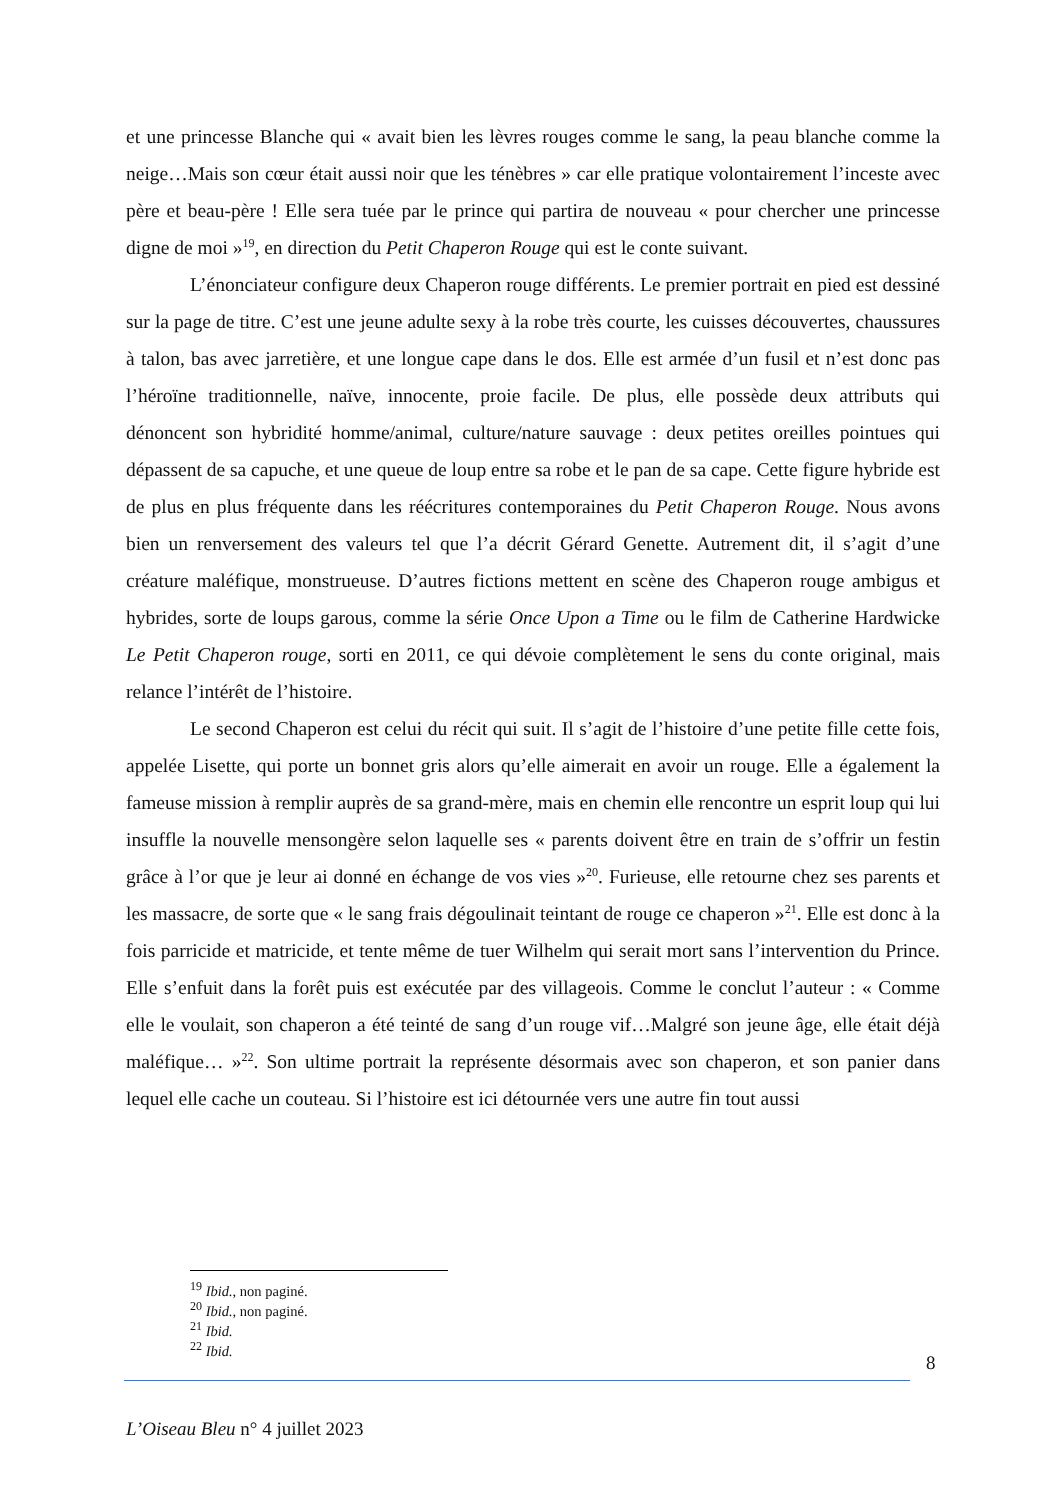et une princesse Blanche qui « avait bien les lèvres rouges comme le sang, la peau blanche comme la neige…Mais son cœur était aussi noir que les ténèbres » car elle pratique volontairement l’inceste avec père et beau-père ! Elle sera tuée par le prince qui partira de nouveau « pour chercher une princesse digne de moi »<sup>19</sup>, en direction du Petit Chaperon Rouge qui est le conte suivant.
L’énonciateur configure deux Chaperon rouge différents. Le premier portrait en pied est dessiné sur la page de titre. C’est une jeune adulte sexy à la robe très courte, les cuisses découvertes, chaussures à talon, bas avec jarretière, et une longue cape dans le dos. Elle est armée d’un fusil et n’est donc pas l’héroïne traditionnelle, naïve, innocente, proie facile. De plus, elle possède deux attributs qui dénoncent son hybridité homme/animal, culture/nature sauvage : deux petites oreilles pointues qui dépassent de sa capuche, et une queue de loup entre sa robe et le pan de sa cape. Cette figure hybride est de plus en plus fréquente dans les réécritures contemporaines du Petit Chaperon Rouge. Nous avons bien un renversement des valeurs tel que l’a décrit Gérard Genette. Autrement dit, il s’agit d’une créature maléfique, monstrueuse. D’autres fictions mettent en scène des Chaperon rouge ambigus et hybrides, sorte de loups garous, comme la série Once Upon a Time ou le film de Catherine Hardwicke Le Petit Chaperon rouge, sorti en 2011, ce qui dévoie complètement le sens du conte original, mais relance l’intérêt de l’histoire.
Le second Chaperon est celui du récit qui suit. Il s’agit de l’histoire d’une petite fille cette fois, appelée Lisette, qui porte un bonnet gris alors qu’elle aimerait en avoir un rouge. Elle a également la fameuse mission à remplir auprès de sa grand-mère, mais en chemin elle rencontre un esprit loup qui lui insuffle la nouvelle mensongère selon laquelle ses « parents doivent être en train de s’offrir un festin grâce à l’or que je leur ai donné en échange de vos vies »<sup>20</sup>. Furieuse, elle retourne chez ses parents et les massacre, de sorte que « le sang frais dégoulinait teintant de rouge ce chaperon »<sup>21</sup>. Elle est donc à la fois parricide et matricide, et tente même de tuer Wilhelm qui serait mort sans l’intervention du Prince. Elle s’enfuit dans la forêt puis est exécutée par des villageois. Comme le conclut l’auteur : « Comme elle le voulait, son chaperon a été teinté de sang d’un rouge vif…Malgré son jeune âge, elle était déjà maléfique… »<sup>22</sup>. Son ultime portrait la représente désormais avec son chaperon, et son panier dans lequel elle cache un couteau. Si l’histoire est ici détournée vers une autre fin tout aussi
<sup>19</sup> Ibid., non paginé.
<sup>20</sup> Ibid., non paginé.
<sup>21</sup> Ibid.
<sup>22</sup> Ibid.
8
L’Oiseau Bleu n° 4 juillet 2023